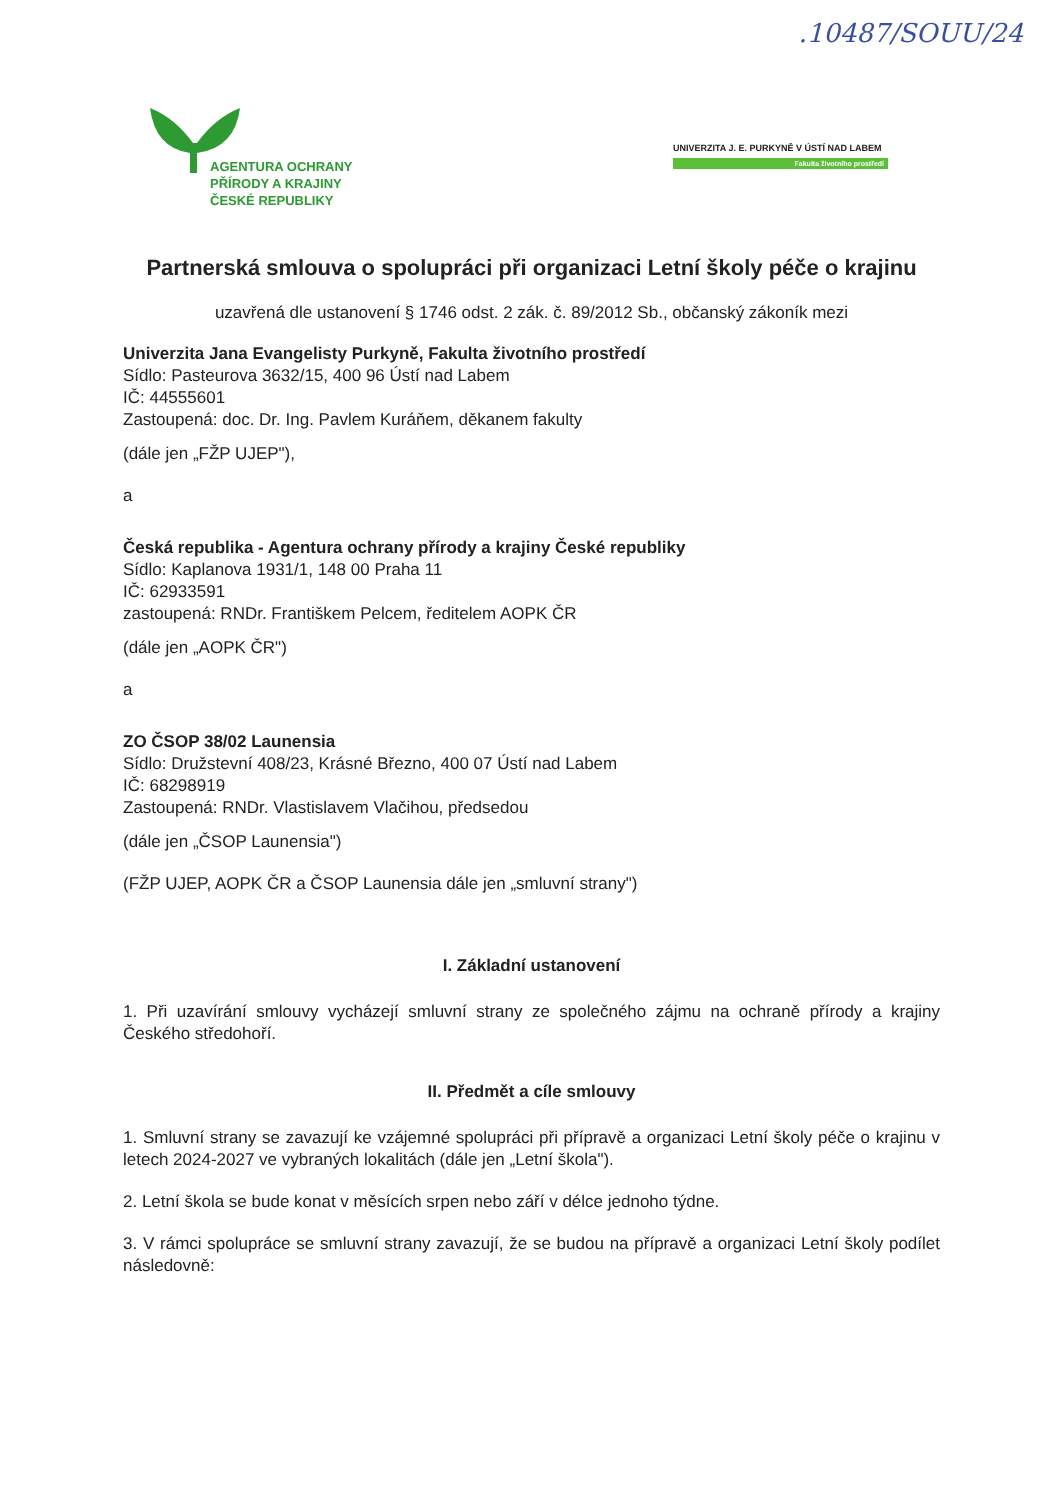.10487/SOUU/24
AGENTURA OCHRANY
PŘÍRODY A KRAJINY
ČESKÉ REPUBLIKY
UNIVERZITA J. E. PURKYNĚ V ÚSTÍ NAD LABEM
Fakulta životního prostředí
Partnerská smlouva o spolupráci při organizaci Letní školy péče o krajinu
uzavřená dle ustanovení § 1746 odst. 2 zák. č. 89/2012 Sb., občanský zákoník mezi
Univerzita Jana Evangelisty Purkyně, Fakulta životního prostředí
Sídlo: Pasteurova 3632/15, 400 96 Ústí nad Labem
IČ: 44555601
Zastoupená: doc. Dr. Ing. Pavlem Kuráňem, děkanem fakulty
(dále jen „FŽP UJEP"),
a
Česká republika - Agentura ochrany přírody a krajiny České republiky
Sídlo: Kaplanova 1931/1, 148 00 Praha 11
IČ: 62933591
zastoupená: RNDr. Františkem Pelcem, ředitelem AOPK ČR
(dále jen „AOPK ČR")
a
ZO ČSOP 38/02 Launensia
Sídlo: Družstevní 408/23, Krásné Březno, 400 07 Ústí nad Labem
IČ: 68298919
Zastoupená: RNDr. Vlastislavem Vlačihou, předsedou
(dále jen „ČSOP Launensia")
(FŽP UJEP, AOPK ČR a ČSOP Launensia dále jen „smluvní strany")
I. Základní ustanovení
1. Při uzavírání smlouvy vycházejí smluvní strany ze společného zájmu na ochraně přírody a krajiny Českého středohoří.
II. Předmět a cíle smlouvy
1. Smluvní strany se zavazují ke vzájemné spolupráci při přípravě a organizaci Letní školy péče o krajinu v letech 2024-2027 ve vybraných lokalitách (dále jen „Letní škola").
2. Letní škola se bude konat v měsících srpen nebo září v délce jednoho týdne.
3. V rámci spolupráce se smluvní strany zavazují, že se budou na přípravě a organizaci Letní školy podílet následovně: